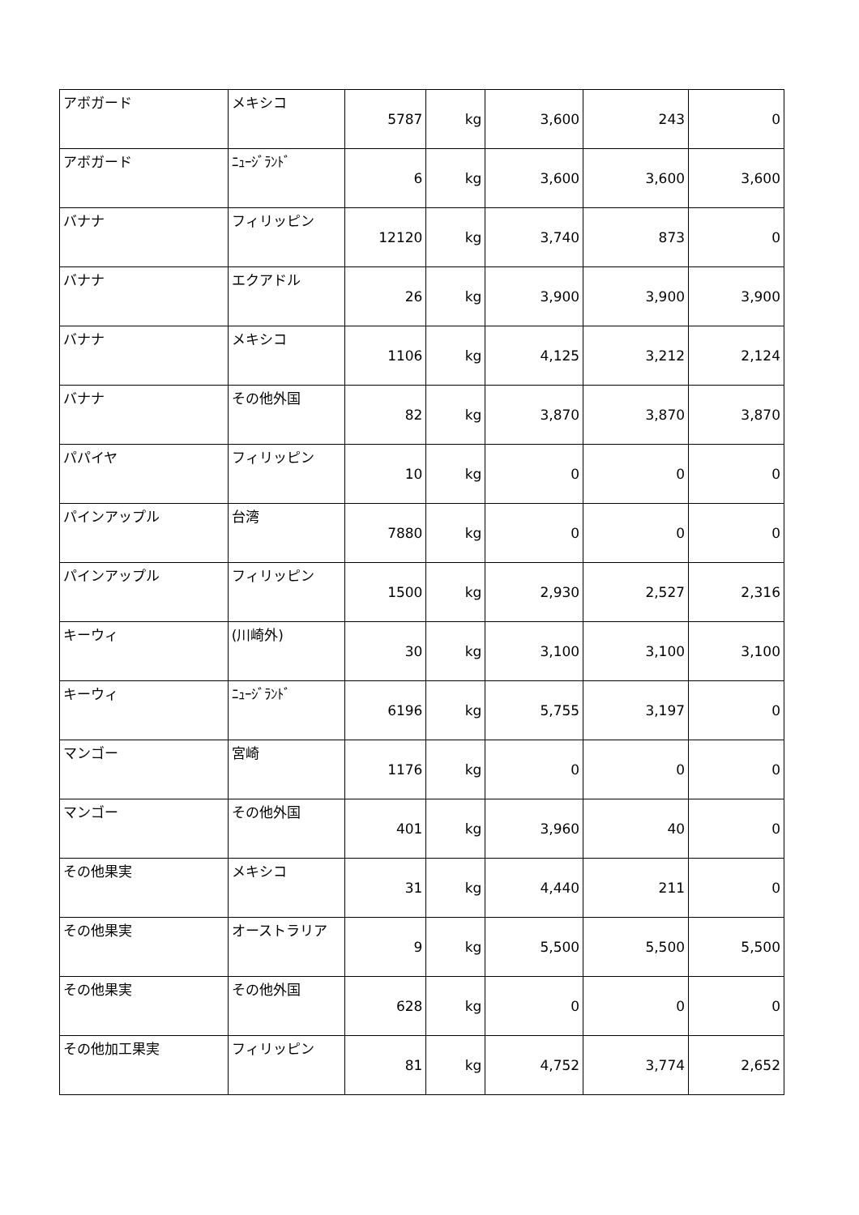| アボガード | メキシコ | 5787 | kg | 3,600 | 243 | 0 |
| アボガード | ﾆｭｰｼﾞﾗﾝﾄﾞ | 6 | kg | 3,600 | 3,600 | 3,600 |
| バナナ | フィリッピン | 12120 | kg | 3,740 | 873 | 0 |
| バナナ | エクアドル | 26 | kg | 3,900 | 3,900 | 3,900 |
| バナナ | メキシコ | 1106 | kg | 4,125 | 3,212 | 2,124 |
| バナナ | その他外国 | 82 | kg | 3,870 | 3,870 | 3,870 |
| パパイヤ | フィリッピン | 10 | kg | 0 | 0 | 0 |
| パインアップル | 台湾 | 7880 | kg | 0 | 0 | 0 |
| パインアップル | フィリッピン | 1500 | kg | 2,930 | 2,527 | 2,316 |
| キーウィ | (川崎外) | 30 | kg | 3,100 | 3,100 | 3,100 |
| キーウィ | ﾆｭｰｼﾞﾗﾝﾄﾞ | 6196 | kg | 5,755 | 3,197 | 0 |
| マンゴー | 宮崎 | 1176 | kg | 0 | 0 | 0 |
| マンゴー | その他外国 | 401 | kg | 3,960 | 40 | 0 |
| その他果実 | メキシコ | 31 | kg | 4,440 | 211 | 0 |
| その他果実 | オーストラリア | 9 | kg | 5,500 | 5,500 | 5,500 |
| その他果実 | その他外国 | 628 | kg | 0 | 0 | 0 |
| その他加工果実 | フィリッピン | 81 | kg | 4,752 | 3,774 | 2,652 |